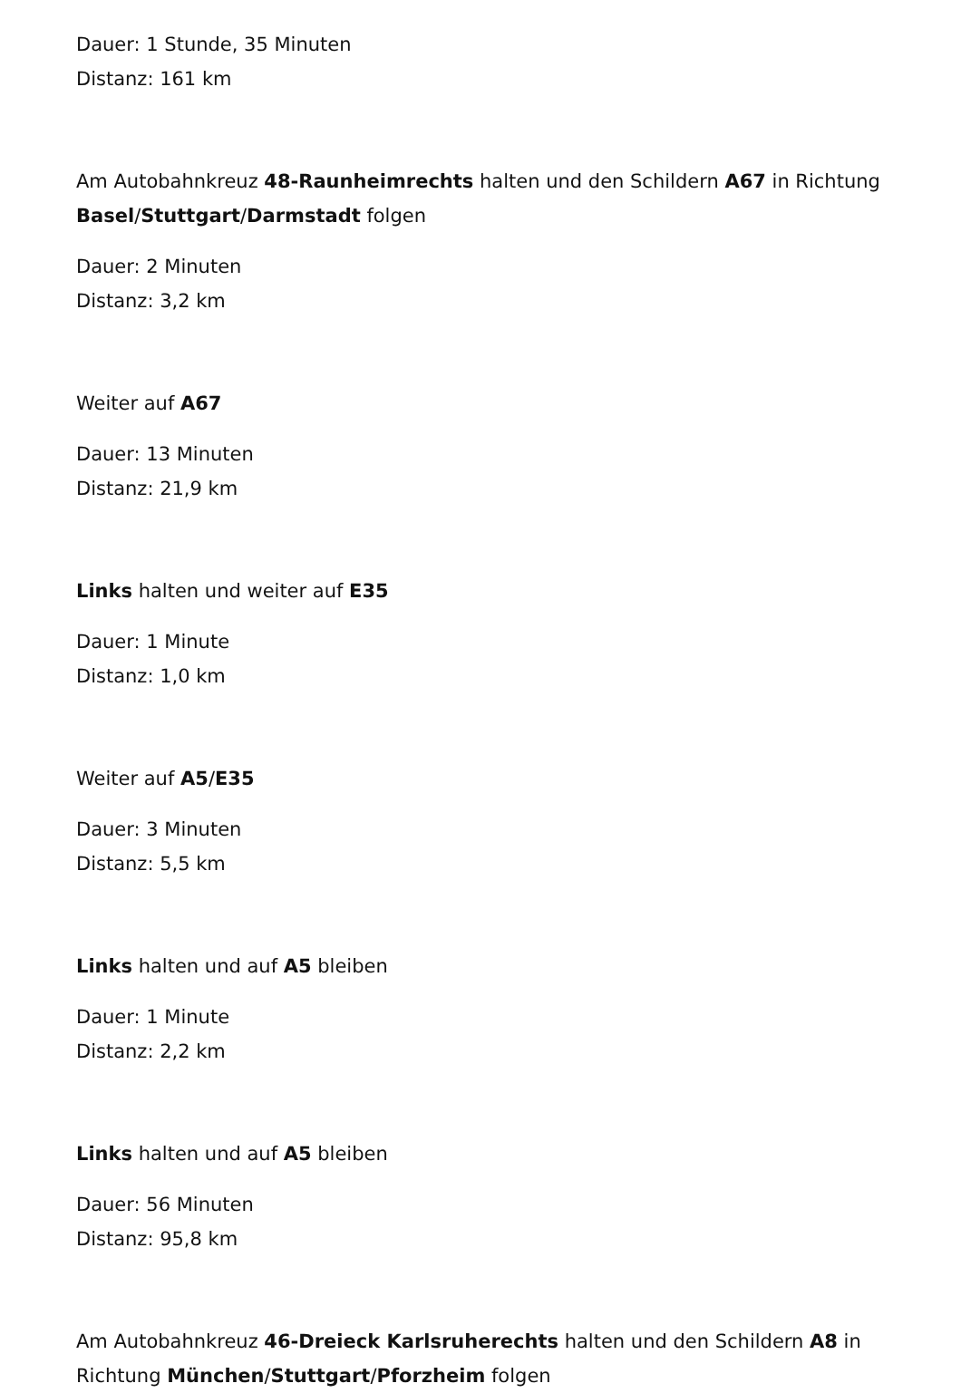Dauer: 1 Stunde, 35 Minuten
Distanz: 161 km
Am Autobahnkreuz 48-Raunheimrechts halten und den Schildern A67 in Richtung Basel/Stuttgart/Darmstadt folgen
Dauer: 2 Minuten
Distanz: 3,2 km
Weiter auf A67
Dauer: 13 Minuten
Distanz: 21,9 km
Links halten und weiter auf E35
Dauer: 1 Minute
Distanz: 1,0 km
Weiter auf A5/E35
Dauer: 3 Minuten
Distanz: 5,5 km
Links halten und auf A5 bleiben
Dauer: 1 Minute
Distanz: 2,2 km
Links halten und auf A5 bleiben
Dauer: 56 Minuten
Distanz: 95,8 km
Am Autobahnkreuz 46-Dreieck Karlsruherechts halten und den Schildern A8 in Richtung München/Stuttgart/Pforzheim folgen